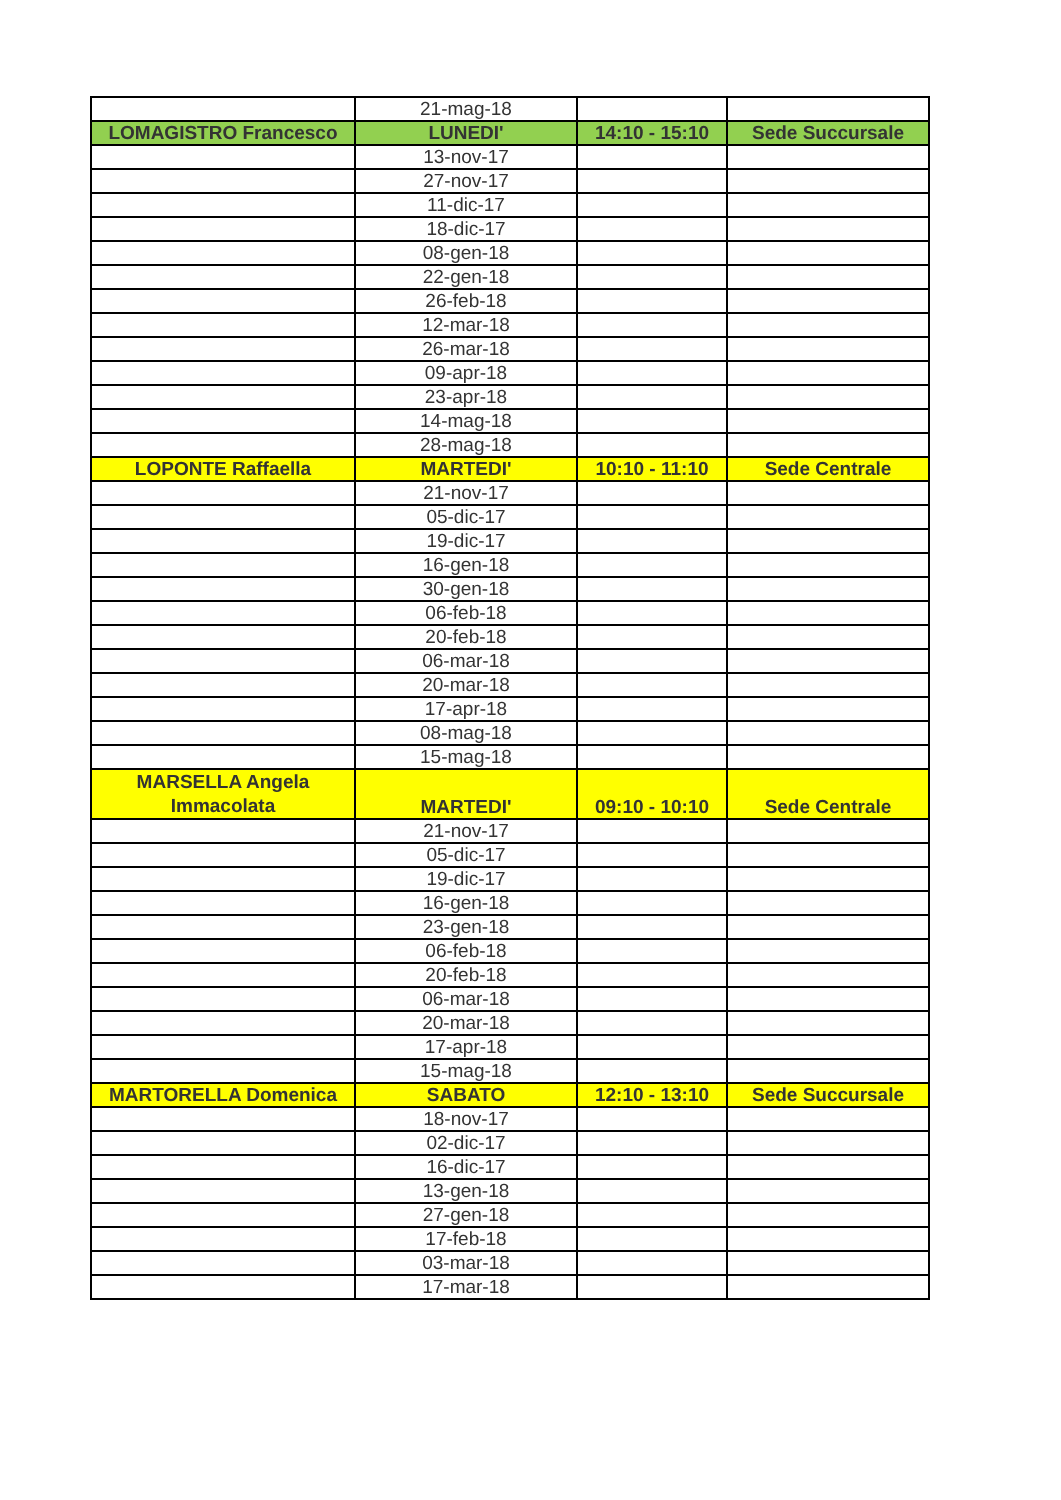| | 21-mag-18 | | |
| LOMAGISTRO Francesco | LUNEDI' | 14:10 - 15:10 | Sede Succursale |
| | 13-nov-17 | | |
| | 27-nov-17 | | |
| | 11-dic-17 | | |
| | 18-dic-17 | | |
| | 08-gen-18 | | |
| | 22-gen-18 | | |
| | 26-feb-18 | | |
| | 12-mar-18 | | |
| | 26-mar-18 | | |
| | 09-apr-18 | | |
| | 23-apr-18 | | |
| | 14-mag-18 | | |
| | 28-mag-18 | | |
| LOPONTE Raffaella | MARTEDI' | 10:10 - 11:10 | Sede Centrale |
| | 21-nov-17 | | |
| | 05-dic-17 | | |
| | 19-dic-17 | | |
| | 16-gen-18 | | |
| | 30-gen-18 | | |
| | 06-feb-18 | | |
| | 20-feb-18 | | |
| | 06-mar-18 | | |
| | 20-mar-18 | | |
| | 17-apr-18 | | |
| | 08-mag-18 | | |
| | 15-mag-18 | | |
| MARSELLA Angela Immacolata | MARTEDI' | 09:10 - 10:10 | Sede Centrale |
| | 21-nov-17 | | |
| | 05-dic-17 | | |
| | 19-dic-17 | | |
| | 16-gen-18 | | |
| | 23-gen-18 | | |
| | 06-feb-18 | | |
| | 20-feb-18 | | |
| | 06-mar-18 | | |
| | 20-mar-18 | | |
| | 17-apr-18 | | |
| | 15-mag-18 | | |
| MARTORELLA Domenica | SABATO | 12:10 - 13:10 | Sede Succursale |
| | 18-nov-17 | | |
| | 02-dic-17 | | |
| | 16-dic-17 | | |
| | 13-gen-18 | | |
| | 27-gen-18 | | |
| | 17-feb-18 | | |
| | 03-mar-18 | | |
| | 17-mar-18 | | |